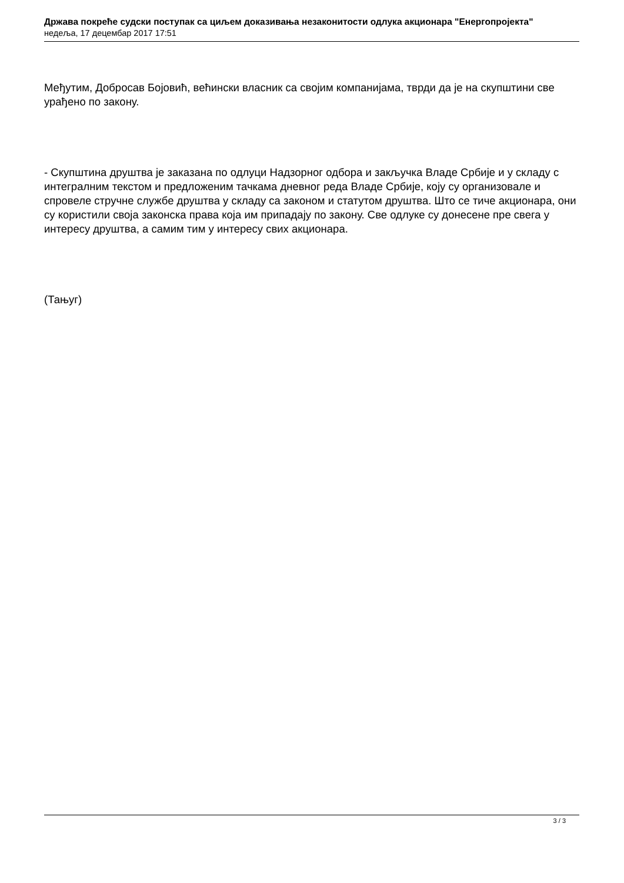Држава покреће судски поступак са циљем доказивања незаконитости одлука акционара "Енергопројекта"
недеља, 17 децембар 2017 17:51
Међутим, Добросав Бојовић, већински власник са својим компанијама, тврди да је на скупштини све урађено по закону.
- Скупштина друштва је заказана по одлуци Надзорног одбора и закључка Владе Србије и у складу с интегралним текстом и предложеним тачкама дневног реда Владе Србије, коју су организовале и спровеле стручне службе друштва у складу са законом и статутом друштва. Што се тиче акционара, они су користили своја законска права која им припадају по закону. Све одлуке су донесене пре свега у интересу друштва, а самим тим у интересу свих акционара.
(Тањуг)
3 / 3